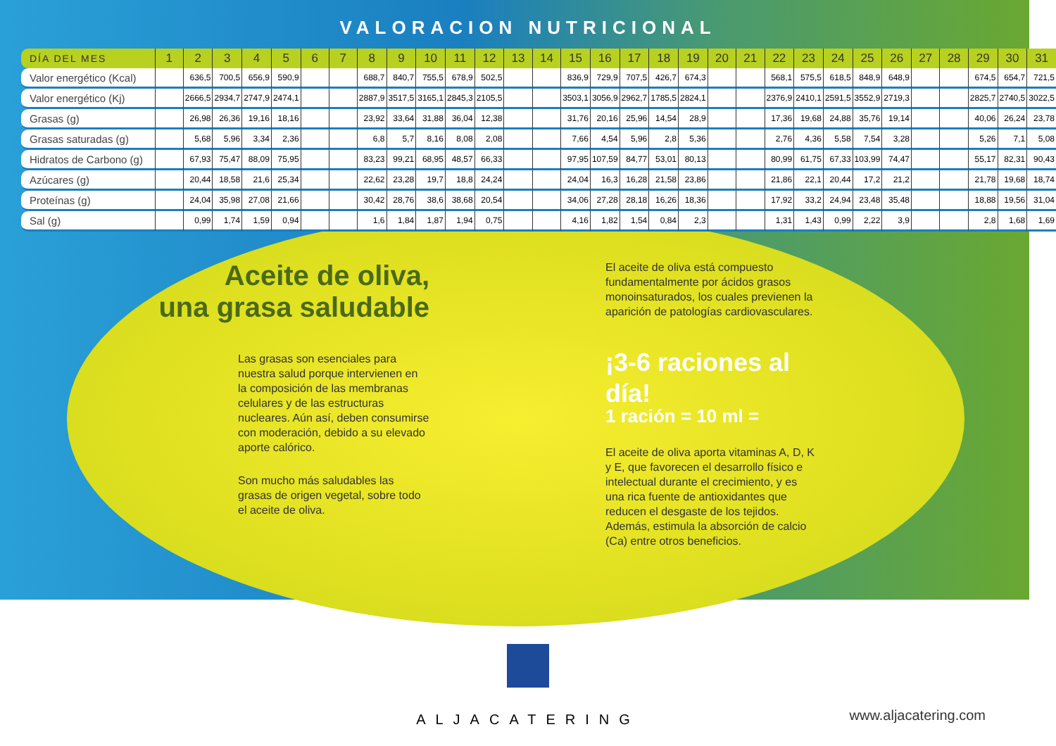VALORACION NUTRICIONAL
| DÍA DEL MES | 1 | 2 | 3 | 4 | 5 | 6 | 7 | 8 | 9 | 10 | 11 | 12 | 13 | 14 | 15 | 16 | 17 | 18 | 19 | 20 | 21 | 22 | 23 | 24 | 25 | 26 | 27 | 28 | 29 | 30 | 31 |
| --- | --- | --- | --- | --- | --- | --- | --- | --- | --- | --- | --- | --- | --- | --- | --- | --- | --- | --- | --- | --- | --- | --- | --- | --- | --- | --- | --- | --- | --- | --- | --- |
| Valor energético (Kcal) | | 636,5 | 700,5 | 656,9 | 590,9 | | | 688,7 | 840,7 | 755,5 | 678,9 | 502,5 | | | 836,9 | 729,9 | 707,5 | 426,7 | 674,3 | | | 568,1 | 575,5 | 618,5 | 848,9 | 648,9 | | | 674,5 | 654,7 | 721,5 |
| Valor energético (Kj) | | 2666,5 | 2934,7 | 2747,9 | 2474,1 | | | 2887,9 | 3517,5 | 3165,1 | 2845,3 | 2105,5 | | | 3503,1 | 3056,9 | 2962,7 | 1785,5 | 2824,1 | | | 2376,9 | 2410,1 | 2591,5 | 3552,9 | 2719,3 | | | 2825,7 | 2740,5 | 3022,5 |
| Grasas (g) | | 26,98 | 26,36 | 19,16 | 18,16 | | | 23,92 | 33,64 | 31,88 | 36,04 | 12,38 | | | 31,76 | 20,16 | 25,96 | 14,54 | 28,9 | | | 17,36 | 19,68 | 24,88 | 35,76 | 19,14 | | | 40,06 | 26,24 | 23,78 |
| Grasas saturadas (g) | | 5,68 | 5,96 | 3,34 | 2,36 | | | 6,8 | 5,7 | 8,16 | 8,08 | 2,08 | | | 7,66 | 4,54 | 5,96 | 2,8 | 5,36 | | | 2,76 | 4,36 | 5,58 | 7,54 | 3,28 | | | 5,26 | 7,1 | 5,08 |
| Hidratos de Carbono (g) | | 67,93 | 75,47 | 88,09 | 75,95 | | | 83,23 | 99,21 | 68,95 | 48,57 | 66,33 | | | 97,95 | 107,59 | 84,77 | 53,01 | 80,13 | | | 80,99 | 61,75 | 67,33 | 103,99 | 74,47 | | | 55,17 | 82,31 | 90,43 |
| Azúcares (g) | | 20,44 | 18,58 | 21,6 | 25,34 | | | 22,62 | 23,28 | 19,7 | 18,8 | 24,24 | | | 24,04 | 16,3 | 16,28 | 21,58 | 23,86 | | | 21,86 | 22,1 | 20,44 | 17,2 | 21,2 | | | 21,78 | 19,68 | 18,74 |
| Proteínas (g) | | 24,04 | 35,98 | 27,08 | 21,66 | | | 30,42 | 28,76 | 38,6 | 38,68 | 20,54 | | | 34,06 | 27,28 | 28,18 | 16,26 | 18,36 | | | 17,92 | 33,2 | 24,94 | 23,48 | 35,48 | | | 18,88 | 19,56 | 31,04 |
| Sal (g) | | 0,99 | 1,74 | 1,59 | 0,94 | | | 1,6 | 1,84 | 1,87 | 1,94 | 0,75 | | | 4,16 | 1,82 | 1,54 | 0,84 | 2,3 | | | 1,31 | 1,43 | 0,99 | 2,22 | 3,9 | | | 2,8 | 1,68 | 1,69 |
Aceite de oliva,
una grasa saludable
Las grasas son esenciales para nuestra salud porque intervienen en la composición de las membranas celulares y de las estructuras nucleares. Aún así, deben consumirse con moderación, debido a su elevado aporte calórico.
Son mucho más saludables las grasas de origen vegetal, sobre todo el aceite de oliva.
El aceite de oliva está compuesto fundamentalmente por ácidos grasos monoinsaturados, los cuales previenen la aparición de patologías cardiovasculares.
¡3-6 raciones al día!
1 ración = 10 ml =
El aceite de oliva aporta vitaminas A, D, K y E, que favorecen el desarrollo físico e intelectual durante el crecimiento, y es una rica fuente de antioxidantes que reducen el desgaste de los tejidos. Además, estimula la absorción de calcio (Ca) entre otros beneficios.
ALJACATERING
www.aljacatering.com